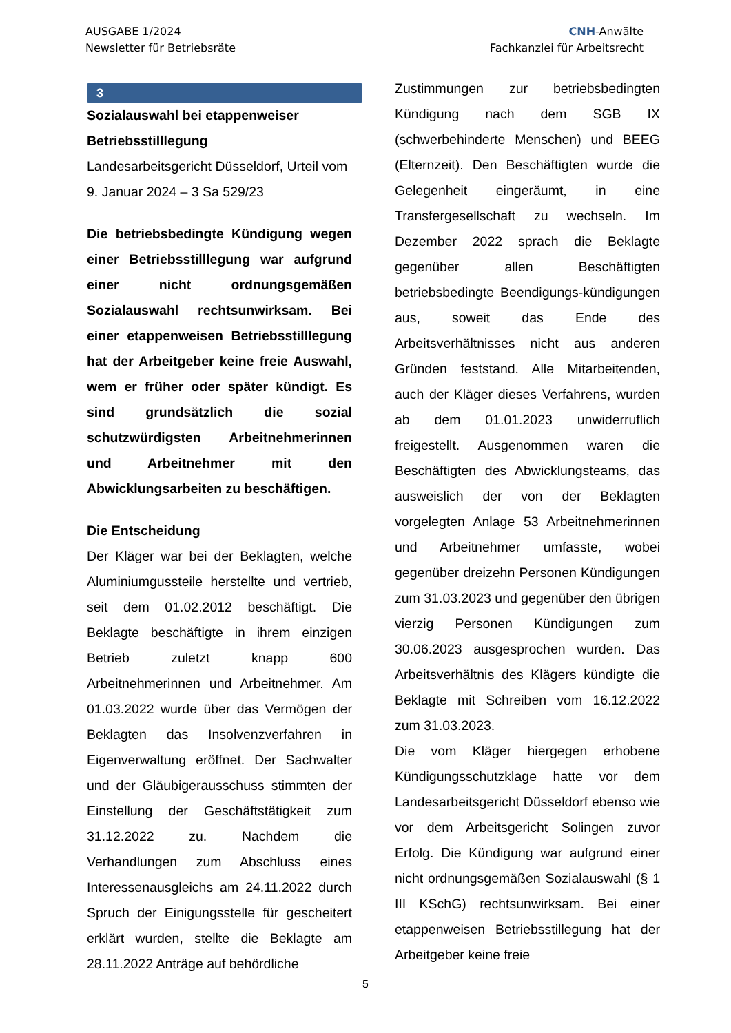AUSGABE 1/2024
Newsletter für Betriebsräte
CNH-Anwälte
Fachkanzlei für Arbeitsrecht
3
Sozialauswahl bei etappenweiser Betriebsstilllegung
Landesarbeitsgericht Düsseldorf, Urteil vom 9. Januar 2024 – 3 Sa 529/23
Die betriebsbedingte Kündigung wegen einer Betriebsstilllegung war aufgrund einer nicht ordnungsgemäßen Sozialauswahl rechtsunwirksam. Bei einer etappenweisen Betriebsstilllegung hat der Arbeitgeber keine freie Auswahl, wem er früher oder später kündigt. Es sind grundsätzlich die sozial schutzwürdigsten Arbeitnehmerinnen und Arbeitnehmer mit den Abwicklungsarbeiten zu beschäftigen.
Die Entscheidung
Der Kläger war bei der Beklagten, welche Aluminiumgussteile herstellte und vertrieb, seit dem 01.02.2012 beschäftigt. Die Beklagte beschäftigte in ihrem einzigen Betrieb zuletzt knapp 600 Arbeitnehmerinnen und Arbeitnehmer. Am 01.03.2022 wurde über das Vermögen der Beklagten das Insolvenzverfahren in Eigenverwaltung eröffnet. Der Sachwalter und der Gläubigerausschuss stimmten der Einstellung der Geschäftstätigkeit zum 31.12.2022 zu. Nachdem die Verhandlungen zum Abschluss eines Interessenausgleichs am 24.11.2022 durch Spruch der Einigungsstelle für gescheitert erklärt wurden, stellte die Beklagte am 28.11.2022 Anträge auf behördliche
Zustimmungen zur betriebsbedingten Kündigung nach dem SGB IX (schwerbehinderte Menschen) und BEEG (Elternzeit). Den Beschäftigten wurde die Gelegenheit eingeräumt, in eine Transfergesellschaft zu wechseln. Im Dezember 2022 sprach die Beklagte gegenüber allen Beschäftigten betriebsbedingte Beendigungs-kündigungen aus, soweit das Ende des Arbeitsverhältnisses nicht aus anderen Gründen feststand. Alle Mitarbeitenden, auch der Kläger dieses Verfahrens, wurden ab dem 01.01.2023 unwiderruflich freigestellt. Ausgenommen waren die Beschäftigten des Abwicklungsteams, das ausweislich der von der Beklagten vorgelegten Anlage 53 Arbeitnehmerinnen und Arbeitnehmer umfasste, wobei gegenüber dreizehn Personen Kündigungen zum 31.03.2023 und gegenüber den übrigen vierzig Personen Kündigungen zum 30.06.2023 ausgesprochen wurden. Das Arbeitsverhältnis des Klägers kündigte die Beklagte mit Schreiben vom 16.12.2022 zum 31.03.2023.
Die vom Kläger hiergegen erhobene Kündigungsschutzklage hatte vor dem Landesarbeitsgericht Düsseldorf ebenso wie vor dem Arbeitsgericht Solingen zuvor Erfolg. Die Kündigung war aufgrund einer nicht ordnungsgemäßen Sozialauswahl (§ 1 III KSchG) rechtsunwirksam. Bei einer etappenweisen Betriebsstillegung hat der Arbeitgeber keine freie
5